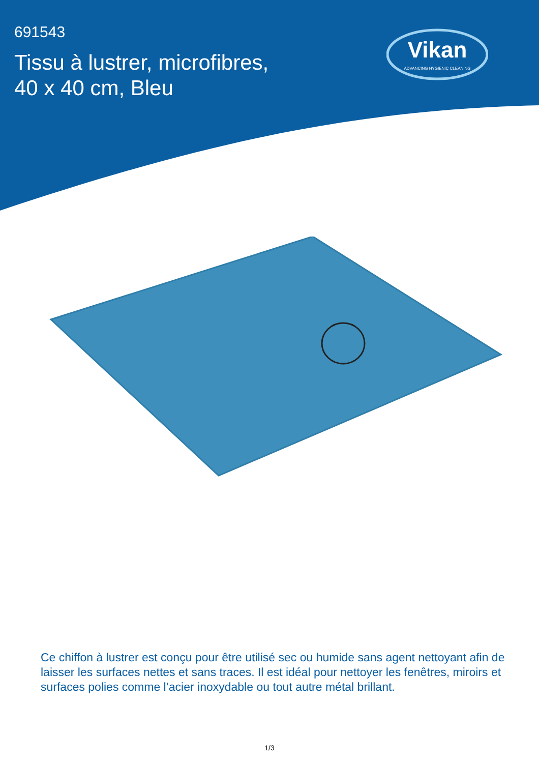691543
Tissu à lustrer, microfibres,
40 x 40 cm, Bleu
Vikan
ADVANCING HYGIENIC CLEANING
Ce chiffon à lustrer est conçu pour être utilisé sec ou humide sans agent nettoyant afin de laisser les surfaces nettes et sans traces. Il est idéal pour nettoyer les fenêtres, miroirs et surfaces polies comme l’acier inoxydable ou tout autre métal brillant.
1/3